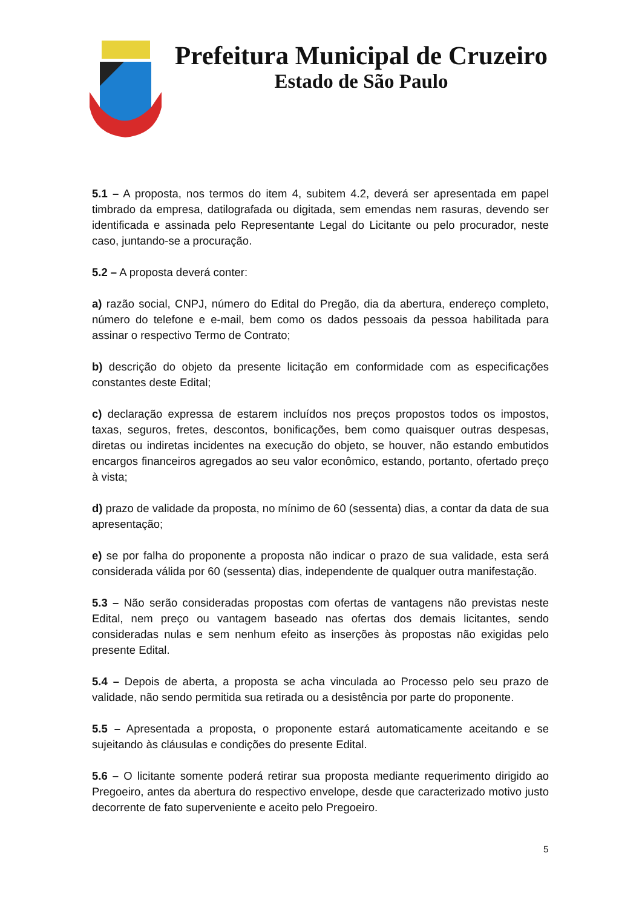Prefeitura Municipal de Cruzeiro
Estado de São Paulo
5.1 – A proposta, nos termos do item 4, subitem 4.2, deverá ser apresentada em papel timbrado da empresa, datilografada ou digitada, sem emendas nem rasuras, devendo ser identificada e assinada pelo Representante Legal do Licitante ou pelo procurador, neste caso, juntando-se a procuração.
5.2 – A proposta deverá conter:
a) razão social, CNPJ, número do Edital do Pregão, dia da abertura, endereço completo, número do telefone e e-mail, bem como os dados pessoais da pessoa habilitada para assinar o respectivo Termo de Contrato;
b) descrição do objeto da presente licitação em conformidade com as especificações constantes deste Edital;
c) declaração expressa de estarem incluídos nos preços propostos todos os impostos, taxas, seguros, fretes, descontos, bonificações, bem como quaisquer outras despesas, diretas ou indiretas incidentes na execução do objeto, se houver, não estando embutidos encargos financeiros agregados ao seu valor econômico, estando, portanto, ofertado preço à vista;
d) prazo de validade da proposta, no mínimo de 60 (sessenta) dias, a contar da data de sua apresentação;
e) se por falha do proponente a proposta não indicar o prazo de sua validade, esta será considerada válida por 60 (sessenta) dias, independente de qualquer outra manifestação.
5.3 – Não serão consideradas propostas com ofertas de vantagens não previstas neste Edital, nem preço ou vantagem baseado nas ofertas dos demais licitantes, sendo consideradas nulas e sem nenhum efeito as inserções às propostas não exigidas pelo presente Edital.
5.4 – Depois de aberta, a proposta se acha vinculada ao Processo pelo seu prazo de validade, não sendo permitida sua retirada ou a desistência por parte do proponente.
5.5 – Apresentada a proposta, o proponente estará automaticamente aceitando e se sujeitando às cláusulas e condições do presente Edital.
5.6 – O licitante somente poderá retirar sua proposta mediante requerimento dirigido ao Pregoeiro, antes da abertura do respectivo envelope, desde que caracterizado motivo justo decorrente de fato superveniente e aceito pelo Pregoeiro.
5